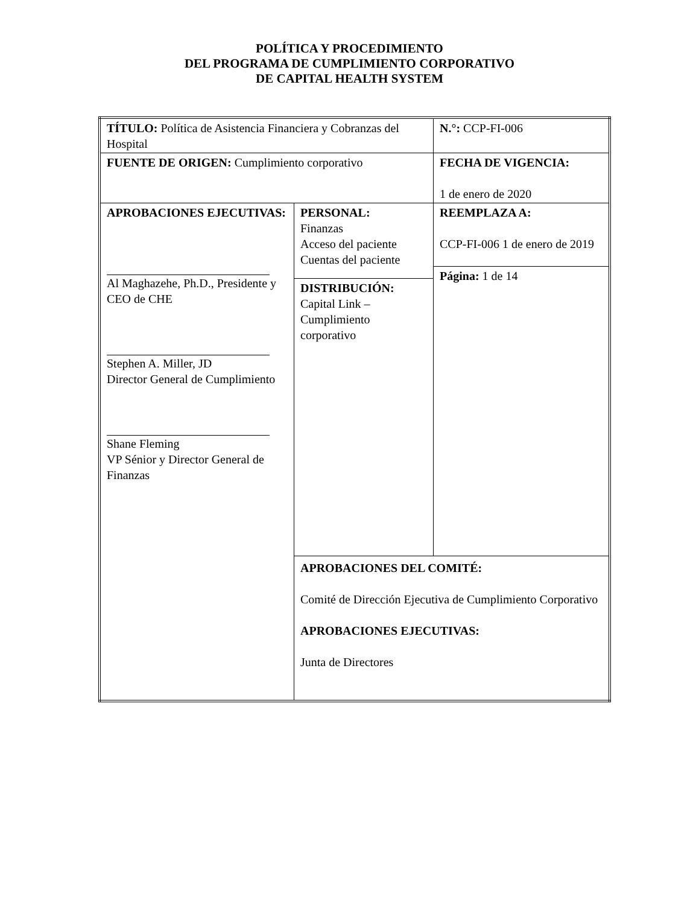POLÍTICA Y PROCEDIMIENTO
DEL PROGRAMA DE CUMPLIMIENTO CORPORATIVO
DE CAPITAL HEALTH SYSTEM
| TÍTULO: Política de Asistencia Financiera y Cobranzas del Hospital | | N.°: CCP-FI-006 |
| FUENTE DE ORIGEN: Cumplimiento corporativo | | FECHA DE VIGENCIA: 1 de enero de 2020 |
| APROBACIONES EJECUTIVAS: Al Maghazehe, Ph.D., Presidente y CEO de CHE Stephen A. Miller, JD Director General de Cumplimiento Shane Fleming VP Sénior y Director General de Finanzas | PERSONAL: Finanzas Acceso del paciente Cuentas del paciente | REEMPLAZA A: CCP-FI-006 1 de enero de 2019 |
| | | Página: 1 de 14 |
| | DISTRIBUCIÓN: Capital Link – Cumplimiento corporativo | |
| | APROBACIONES DEL COMITÉ: Comité de Dirección Ejecutiva de Cumplimiento Corporativo APROBACIONES EJECUTIVAS: Junta de Directores | |